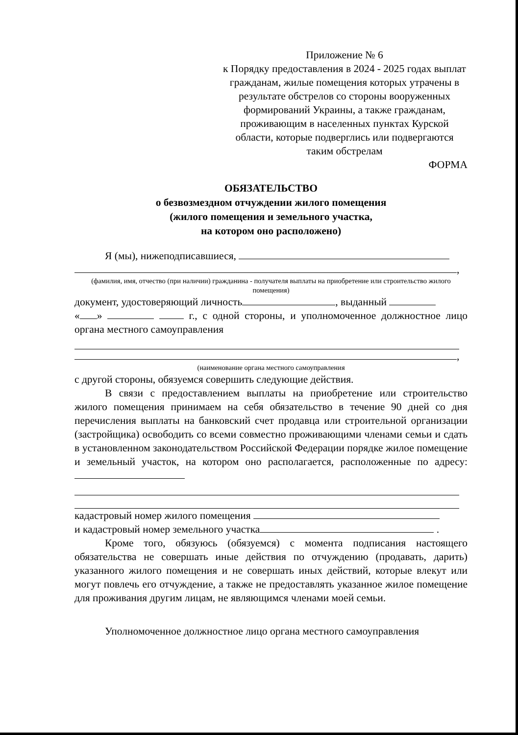Приложение № 6
к Порядку предоставления в 2024 - 2025 годах выплат гражданам, жилые помещения которых утрачены в результате обстрелов со стороны вооруженных формирований Украины, а также гражданам, проживающим в населенных пунктах Курской области, которые подверглись или подвергаются таким обстрелам
ФОРМА
ОБЯЗАТЕЛЬСТВО
о безвозмездном отчуждении жилого помещения
(жилого помещения и земельного участка,
на котором оно расположено)
Я (мы), нижеподписавшиеся,
,
(фамилия, имя, отчество (при наличии) гражданина - получателя выплаты на приобретение или строительство жилого помещения)
документ, удостоверяющий личность , выданный
« » г., с одной стороны, и уполномоченное должностное лицо органа местного самоуправления
,
(наименование органа местного самоуправления
с другой стороны, обязуемся совершить следующие действия.
В связи с предоставлением выплаты на приобретение или строительство жилого помещения принимаем на себя обязательство в течение 90 дней со дня перечисления выплаты на банковский счет продавца или строительной организации (застройщика) освободить со всеми совместно проживающими членами семьи и сдать в установленном законодательством Российской Федерации порядке жилое помещение и земельный участок, на котором оно располагается, расположенные по адресу:
кадастровый номер жилого помещения
и кадастровый номер земельного участка .
Кроме того, обязуюсь (обязуемся) с момента подписания настоящего обязательства не совершать иные действия по отчуждению (продавать, дарить) указанного жилого помещения и не совершать иных действий, которые влекут или могут повлечь его отчуждение, а также не предоставлять указанное жилое помещение для проживания другим лицам, не являющимся членами моей семьи.
Уполномоченное должностное лицо органа местного самоуправления